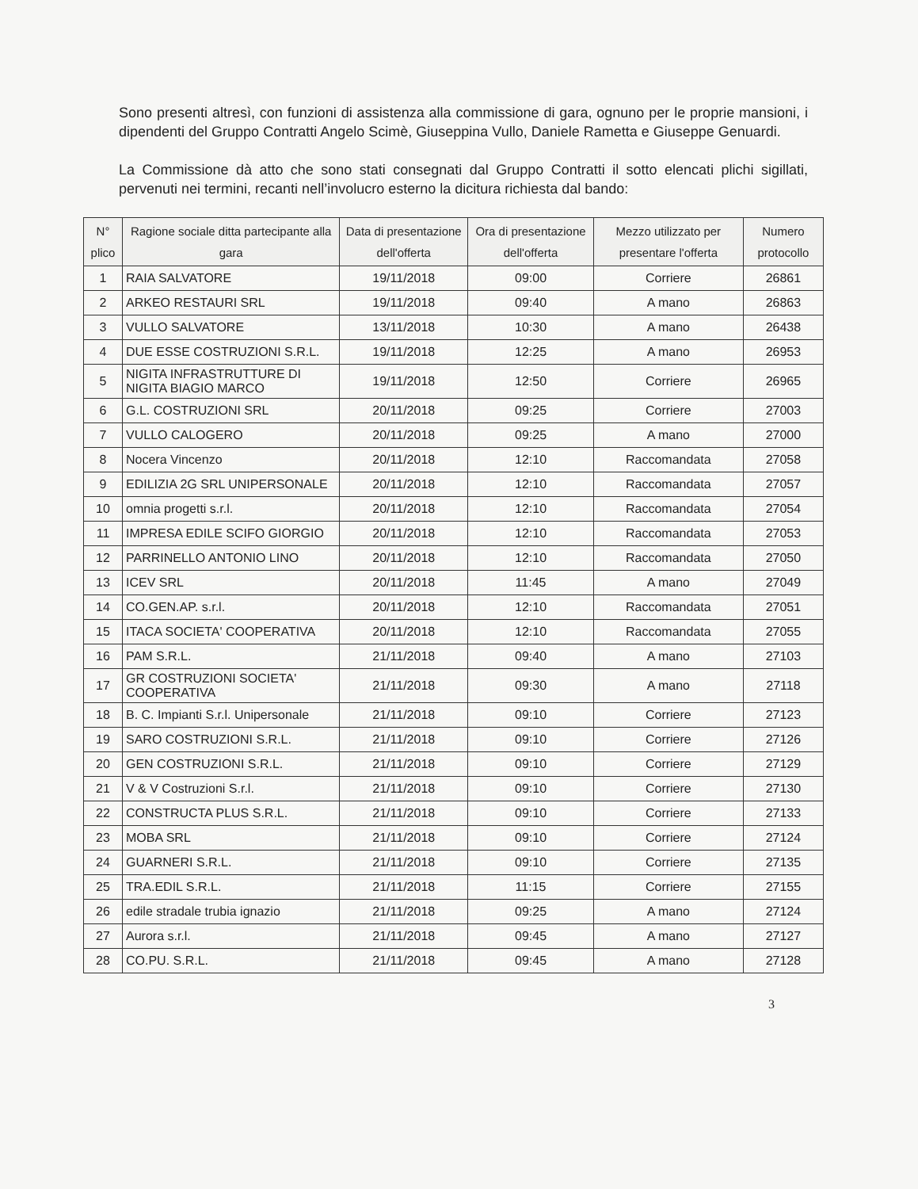Sono presenti altresì, con funzioni di assistenza alla commissione di gara, ognuno per le proprie mansioni, i dipendenti del Gruppo Contratti Angelo Scimè, Giuseppina Vullo, Daniele Rametta e Giuseppe Genuardi.
La Commissione dà atto che sono stati consegnati dal Gruppo Contratti il sotto elencati plichi sigillati, pervenuti nei termini, recanti nell’involucro esterno la dicitura richiesta dal bando:
| N° plico | Ragione sociale ditta partecipante alla gara | Data di presentazione dell'offerta | Ora di presentazione dell'offerta | Mezzo utilizzato per presentare l'offerta | Numero protocollo |
| --- | --- | --- | --- | --- | --- |
| 1 | RAIA SALVATORE | 19/11/2018 | 09:00 | Corriere | 26861 |
| 2 | ARKEO RESTAURI SRL | 19/11/2018 | 09:40 | A mano | 26863 |
| 3 | VULLO SALVATORE | 13/11/2018 | 10:30 | A mano | 26438 |
| 4 | DUE ESSE COSTRUZIONI S.R.L. | 19/11/2018 | 12:25 | A mano | 26953 |
| 5 | NIGITA INFRASTRUTTURE DI NIGITA BIAGIO MARCO | 19/11/2018 | 12:50 | Corriere | 26965 |
| 6 | G.L. COSTRUZIONI SRL | 20/11/2018 | 09:25 | Corriere | 27003 |
| 7 | VULLO CALOGERO | 20/11/2018 | 09:25 | A mano | 27000 |
| 8 | Nocera Vincenzo | 20/11/2018 | 12:10 | Raccomandata | 27058 |
| 9 | EDILIZIA 2G SRL UNIPERSONALE | 20/11/2018 | 12:10 | Raccomandata | 27057 |
| 10 | omnia progetti s.r.l. | 20/11/2018 | 12:10 | Raccomandata | 27054 |
| 11 | IMPRESA EDILE SCIFO GIORGIO | 20/11/2018 | 12:10 | Raccomandata | 27053 |
| 12 | PARRINELLO ANTONIO LINO | 20/11/2018 | 12:10 | Raccomandata | 27050 |
| 13 | ICEV SRL | 20/11/2018 | 11:45 | A mano | 27049 |
| 14 | CO.GEN.AP. s.r.l. | 20/11/2018 | 12:10 | Raccomandata | 27051 |
| 15 | ITACA SOCIETA' COOPERATIVA | 20/11/2018 | 12:10 | Raccomandata | 27055 |
| 16 | PAM S.R.L. | 21/11/2018 | 09:40 | A mano | 27103 |
| 17 | GR COSTRUZIONI SOCIETA' COOPERATIVA | 21/11/2018 | 09:30 | A mano | 27118 |
| 18 | B. C. Impianti S.r.l. Unipersonale | 21/11/2018 | 09:10 | Corriere | 27123 |
| 19 | SARO COSTRUZIONI S.R.L. | 21/11/2018 | 09:10 | Corriere | 27126 |
| 20 | GEN COSTRUZIONI S.R.L. | 21/11/2018 | 09:10 | Corriere | 27129 |
| 21 | V & V Costruzioni S.r.l. | 21/11/2018 | 09:10 | Corriere | 27130 |
| 22 | CONSTRUCTA PLUS S.R.L. | 21/11/2018 | 09:10 | Corriere | 27133 |
| 23 | MOBA SRL | 21/11/2018 | 09:10 | Corriere | 27124 |
| 24 | GUARNERI S.R.L. | 21/11/2018 | 09:10 | Corriere | 27135 |
| 25 | TRA.EDIL S.R.L. | 21/11/2018 | 11:15 | Corriere | 27155 |
| 26 | edile stradale trubia ignazio | 21/11/2018 | 09:25 | A mano | 27124 |
| 27 | Aurora s.r.l. | 21/11/2018 | 09:45 | A mano | 27127 |
| 28 | CO.PU. S.R.L. | 21/11/2018 | 09:45 | A mano | 27128 |
3